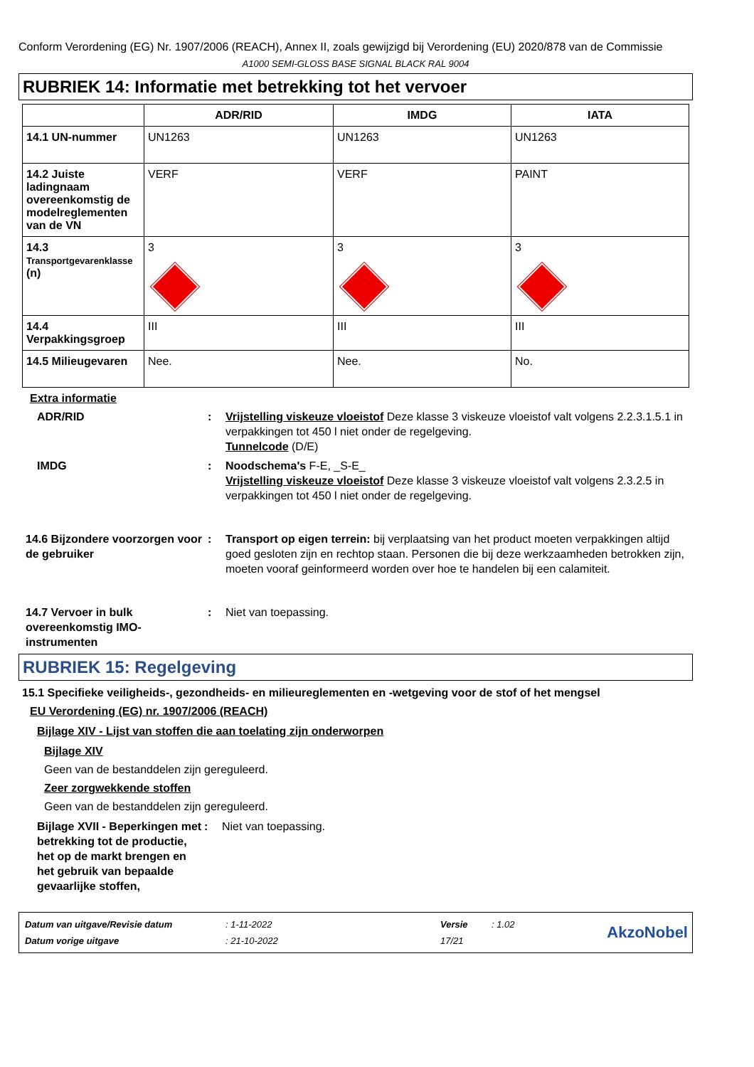Conform Verordening (EG) Nr. 1907/2006 (REACH), Annex II, zoals gewijzigd bij Verordening (EU) 2020/878 van de Commissie
A1000 SEMI-GLOSS BASE SIGNAL BLACK RAL 9004
RUBRIEK 14: Informatie met betrekking tot het vervoer
| | ADR/RID | IMDG | IATA |
| --- | --- | --- | --- |
| 14.1 UN-nummer | UN1263 | UN1263 | UN1263 |
| 14.2 Juiste ladingnaam overeenkomstig de modelreglementen van de VN | VERF | VERF | PAINT |
| 14.3 Transportgevarenklasse (n) | 3 | 3 | 3 |
| 14.4 Verpakkingsgroep | III | III | III |
| 14.5 Milieugevaren | Nee. | Nee. | No. |
Extra informatie
ADR/RID : Vrijstelling viskeuze vloeistof Deze klasse 3 viskeuze vloeistof valt volgens 2.2.3.1.5.1 in verpakkingen tot 450 l niet onder de regelgeving.
Tunnelcode (D/E)
IMDG : Noodschema's F-E, _S-E_
Vrijstelling viskeuze vloeistof Deze klasse 3 viskeuze vloeistof valt volgens 2.3.2.5 in verpakkingen tot 450 l niet onder de regelgeving.
14.6 Bijzondere voorzorgen voor de gebruiker
: Transport op eigen terrein: bij verplaatsing van het product moeten verpakkingen altijd goed gesloten zijn en rechtop staan. Personen die bij deze werkzaamheden betrokken zijn, moeten vooraf geinformeerd worden over hoe te handelen bij een calamiteit.
14.7 Vervoer in bulk overeenkomstig IMO-instrumenten
: Niet van toepassing.
RUBRIEK 15: Regelgeving
15.1 Specifieke veiligheids-, gezondheids- en milieureglementen en -wetgeving voor de stof of het mengsel
EU Verordening (EG) nr. 1907/2006 (REACH)
Bijlage XIV - Lijst van stoffen die aan toelating zijn onderworpen
Bijlage XIV
Geen van de bestanddelen zijn gereguleerd.
Zeer zorgwekkende stoffen
Geen van de bestanddelen zijn gereguleerd.
Bijlage XVII - Beperkingen met betrekking tot de productie, het op de markt brengen en het gebruik van bepaalde gevaarlijke stoffen,
: Niet van toepassing.
| Datum van uitgave/Revisie datum | : 1-11-2022 | Versie | : 1.02 |
| Datum vorige uitgave | : 21-10-2022 | 17/21 | |
AkzoNobel